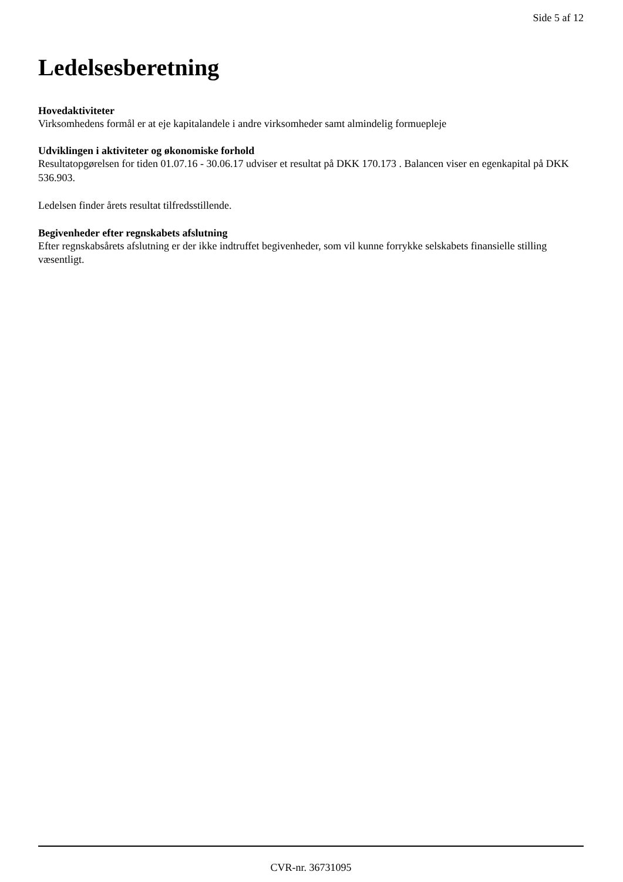Side 5 af 12
Ledelsesberetning
Hovedaktiviteter
Virksomhedens formål er at eje kapitalandele i andre virksomheder samt almindelig formuepleje
Udviklingen i aktiviteter og økonomiske forhold
Resultatopgørelsen for tiden 01.07.16 - 30.06.17 udviser et resultat på DKK 170.173 . Balancen viser en egenkapital på DKK 536.903.
Ledelsen finder årets resultat tilfredsstillende.
Begivenheder efter regnskabets afslutning
Efter regnskabsårets afslutning er der ikke indtruffet begivenheder, som vil kunne forrykke selskabets finansielle stilling væsentligt.
CVR-nr. 36731095